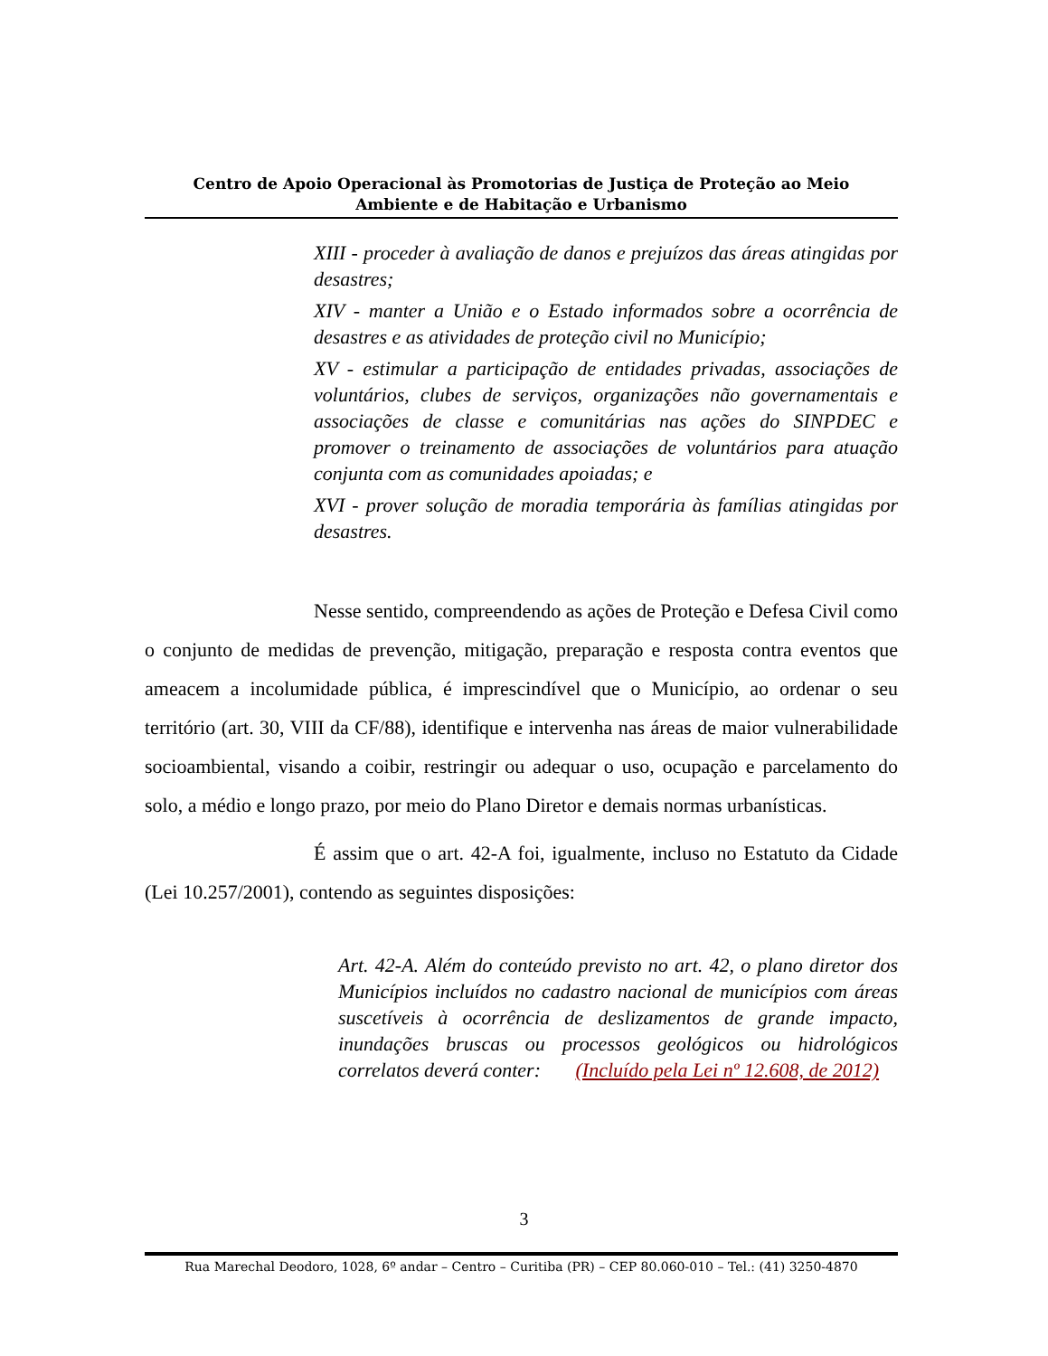Centro de Apoio Operacional às Promotorias de Justiça de Proteção ao Meio
Ambiente e de Habitação e Urbanismo
XIII - proceder à avaliação de danos e prejuízos das áreas atingidas por desastres;
XIV - manter a União e o Estado informados sobre a ocorrência de desastres e as atividades de proteção civil no Município;
XV - estimular a participação de entidades privadas, associações de voluntários, clubes de serviços, organizações não governamentais e associações de classe e comunitárias nas ações do SINPDEC e promover o treinamento de associações de voluntários para atuação conjunta com as comunidades apoiadas; e
XVI - prover solução de moradia temporária às famílias atingidas por desastres.
Nesse sentido, compreendendo as ações de Proteção e Defesa Civil como o conjunto de medidas de prevenção, mitigação, preparação e resposta contra eventos que ameacem a incolumidade pública, é imprescindível que o Município, ao ordenar o seu território (art. 30, VIII da CF/88), identifique e intervenha nas áreas de maior vulnerabilidade socioambiental, visando a coibir, restringir ou adequar o uso, ocupação e parcelamento do solo, a médio e longo prazo, por meio do Plano Diretor e demais normas urbanísticas.
É assim que o art. 42-A foi, igualmente, incluso no Estatuto da Cidade (Lei 10.257/2001), contendo as seguintes disposições:
Art. 42-A. Além do conteúdo previsto no art. 42, o plano diretor dos Municípios incluídos no cadastro nacional de municípios com áreas suscetíveis à ocorrência de deslizamentos de grande impacto, inundações bruscas ou processos geológicos ou hidrológicos correlatos deverá conter: (Incluído pela Lei nº 12.608, de 2012)
3
Rua Marechal Deodoro, 1028, 6º andar – Centro – Curitiba (PR) – CEP 80.060-010 – Tel.: (41) 3250-4870